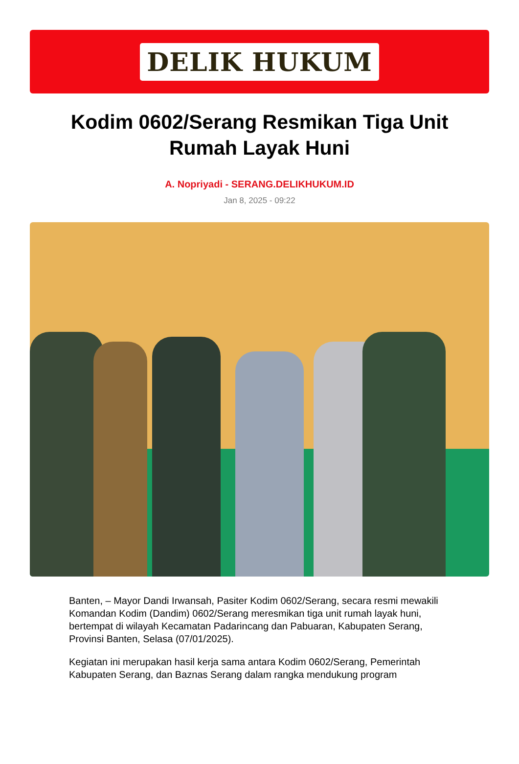DELIK HUKUM
Kodim 0602/Serang Resmikan Tiga Unit Rumah Layak Huni
A. Nopriyadi - SERANG.DELIKHUKUM.ID
Jan 8, 2025 - 09:22
Banten, – Mayor Dandi Irwansah, Pasiter Kodim 0602/Serang, secara resmi mewakili Komandan Kodim (Dandim) 0602/Serang meresmikan tiga unit rumah layak huni, bertempat di wilayah Kecamatan Padarincang dan Pabuaran, Kabupaten Serang, Provinsi Banten, Selasa (07/01/2025).
Kegiatan ini merupakan hasil kerja sama antara Kodim 0602/Serang, Pemerintah Kabupaten Serang, dan Baznas Serang dalam rangka mendukung program